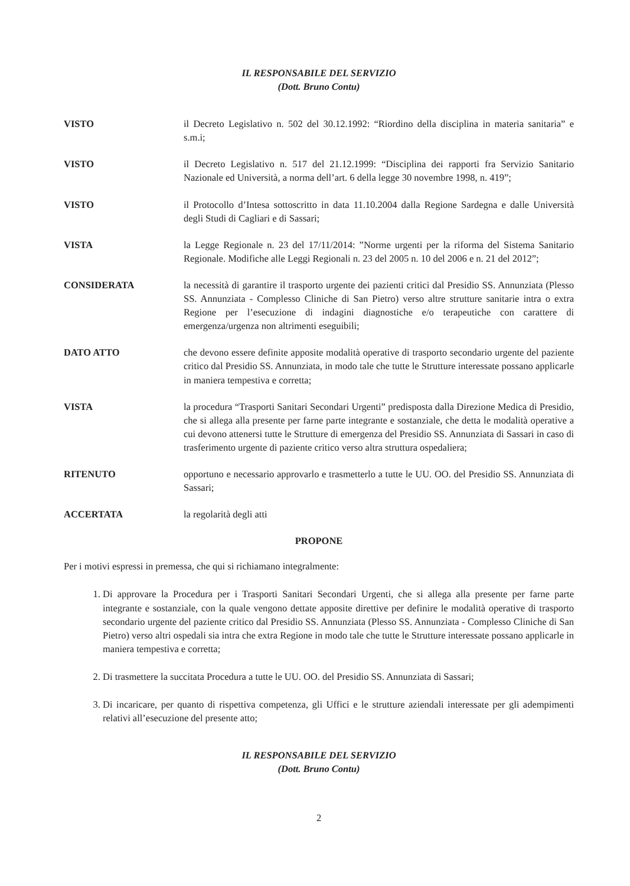IL RESPONSABILE DEL SERVIZIO
(Dott. Bruno Contu)
VISTO il Decreto Legislativo n. 502 del 30.12.1992: “Riordino della disciplina in materia sanitaria” e s.m.i;
VISTO il Decreto Legislativo n. 517 del 21.12.1999: “Disciplina dei rapporti fra Servizio Sanitario Nazionale ed Università, a norma dell’art. 6 della legge 30 novembre 1998, n. 419”;
VISTO il Protocollo d’Intesa sottoscritto in data 11.10.2004 dalla Regione Sardegna e dalle Università degli Studi di Cagliari e di Sassari;
VISTA la Legge Regionale n. 23 del 17/11/2014: ”Norme urgenti per la riforma del Sistema Sanitario Regionale. Modifiche alle Leggi Regionali n. 23 del 2005 n. 10 del 2006 e n. 21 del 2012”;
CONSIDERATA la necessità di garantire il trasporto urgente dei pazienti critici dal Presidio SS. Annunziata (Plesso SS. Annunziata - Complesso Cliniche di San Pietro) verso altre strutture sanitarie intra o extra Regione per l’esecuzione di indagini diagnostiche e/o terapeutiche con carattere di emergenza/urgenza non altrimenti eseguibili;
DATO ATTO che devono essere definite apposite modalità operative di trasporto secondario urgente del paziente critico dal Presidio SS. Annunziata, in modo tale che tutte le Strutture interessate possano applicarle in maniera tempestiva e corretta;
VISTA la procedura “Trasporti Sanitari Secondari Urgenti” predisposta dalla Direzione Medica di Presidio, che si allega alla presente per farne parte integrante e sostanziale, che detta le modalità operative a cui devono attenersi tutte le Strutture di emergenza del Presidio SS. Annunziata di Sassari in caso di trasferimento urgente di paziente critico verso altra struttura ospedaliera;
RITENUTO opportuno e necessario approvarlo e trasmetterlo a tutte le UU. OO. del Presidio SS. Annunziata di Sassari;
ACCERTATA la regolarità degli atti
PROPONE
Per i motivi espressi in premessa, che qui si richiamano integralmente:
1. Di approvare la Procedura per i Trasporti Sanitari Secondari Urgenti, che si allega alla presente per farne parte integrante e sostanziale, con la quale vengono dettate apposite direttive per definire le modalità operative di trasporto secondario urgente del paziente critico dal Presidio SS. Annunziata (Plesso SS. Annunziata - Complesso Cliniche di San Pietro) verso altri ospedali sia intra che extra Regione in modo tale che tutte le Strutture interessate possano applicarle in maniera tempestiva e corretta;
2. Di trasmettere la succitata Procedura a tutte le UU. OO. del Presidio SS. Annunziata di Sassari;
3. Di incaricare, per quanto di rispettiva competenza, gli Uffici e le strutture aziendali interessate per gli adempimenti relativi all’esecuzione del presente atto;
IL RESPONSABILE DEL SERVIZIO
(Dott. Bruno Contu)
2